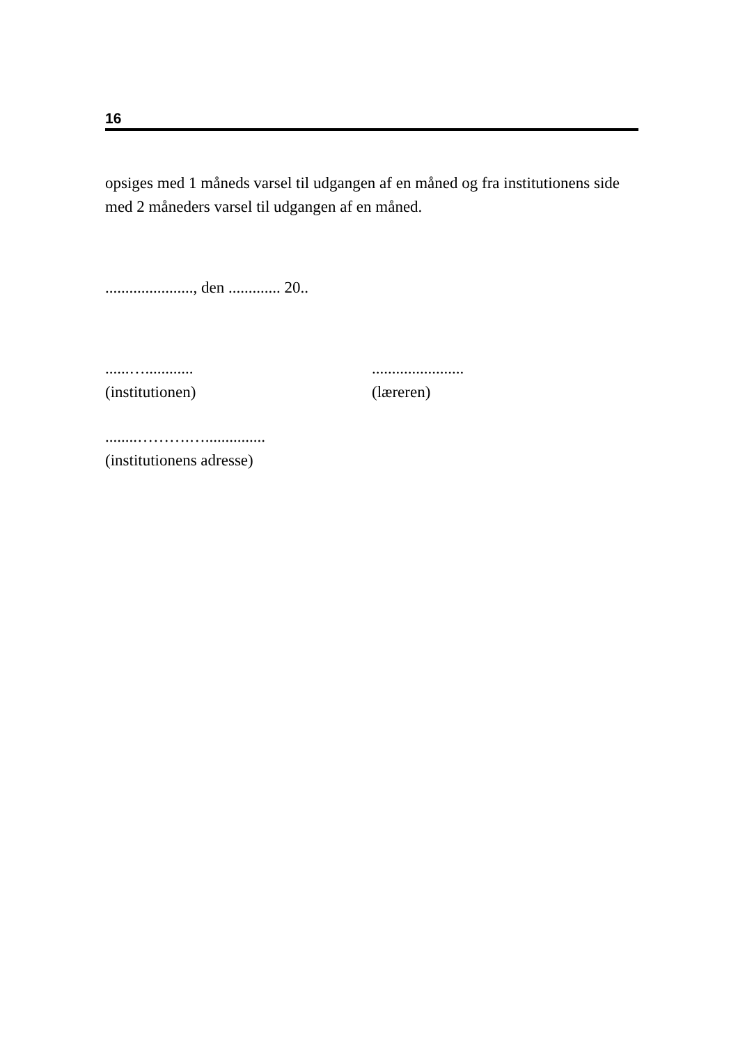16
opsiges med 1 måneds varsel til udgangen af en måned og fra institutionens side med 2 måneders varsel til udgangen af en måned.
......................, den ............. 20..
......…............
(institutionen)
.......................
(læreren)
........……….…...............
(institutionens adresse)